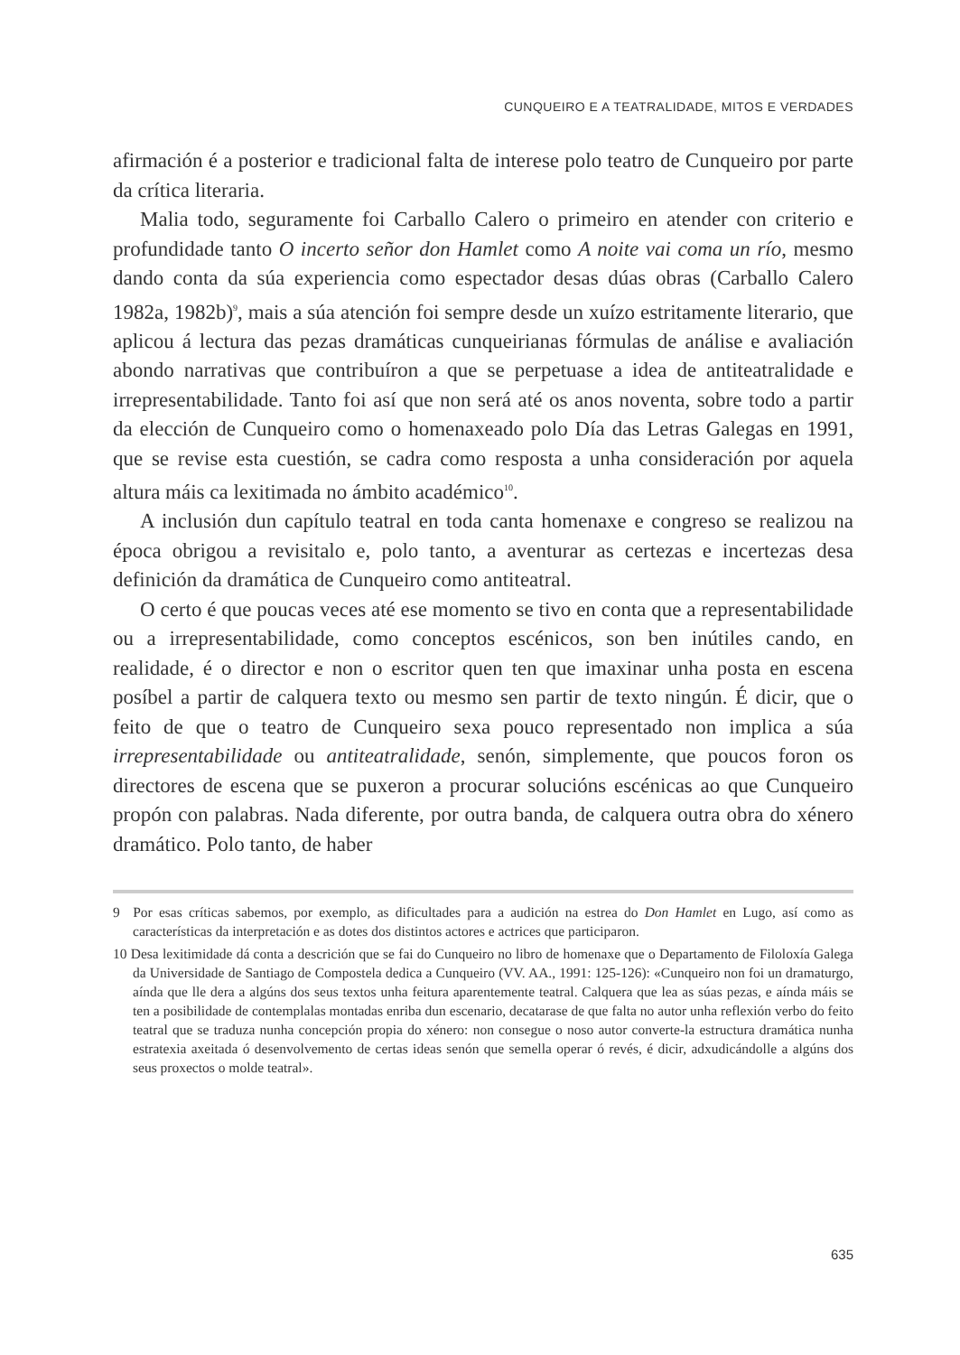CUNQUEIRO E A TEATRALIDADE, MITOS E VERDADES
afirmación é a posterior e tradicional falta de interese polo teatro de Cunqueiro por parte da crítica literaria.
Malia todo, seguramente foi Carballo Calero o primeiro en atender con criterio e profundidade tanto O incerto señor don Hamlet como A noite vai coma un río, mesmo dando conta da súa experiencia como espectador desas dúas obras (Carballo Calero 1982a, 1982b)<sup>9</sup>, mais a súa atención foi sempre desde un xuízo estritamente literario, que aplicou á lectura das pezas dramáticas cunqueirianas fórmulas de análise e avaliación abondo narrativas que contribuíron a que se perpetuase a idea de antiteatralidade e irrepresentabilidade. Tanto foi así que non será até os anos noventa, sobre todo a partir da elección de Cunqueiro como o homenaxeado polo Día das Letras Galegas en 1991, que se revise esta cuestión, se cadra como resposta a unha consideración por aquela altura máis ca lexitimada no ámbito académico<sup>10</sup>.
A inclusión dun capítulo teatral en toda canta homenaxe e congreso se realizou na época obrigou a revisitalo e, polo tanto, a aventurar as certezas e incertezas desa definición da dramática de Cunqueiro como antiteatral.
O certo é que poucas veces até ese momento se tivo en conta que a representabilidade ou a irrepresentabilidade, como conceptos escénicos, son ben inútiles cando, en realidade, é o director e non o escritor quen ten que imaxinar unha posta en escena posíbel a partir de calquera texto ou mesmo sen partir de texto ningún. É dicir, que o feito de que o teatro de Cunqueiro sexa pouco representado non implica a súa irrepresentabilidade ou antiteatralidade, senón, simplemente, que poucos foron os directores de escena que se puxeron a procurar solucións escénicas ao que Cunqueiro propón con palabras. Nada diferente, por outra banda, de calquera outra obra do xénero dramático. Polo tanto, de haber
9 Por esas críticas sabemos, por exemplo, as dificultades para a audición na estrea do Don Hamlet en Lugo, así como as características da interpretación e as dotes dos distintos actores e actrices que participaron.
10 Desa lexitimidade dá conta a descrición que se fai do Cunqueiro no libro de homenaxe que o Departamento de Filoloxía Galega da Universidade de Santiago de Compostela dedica a Cunqueiro (VV. AA., 1991: 125-126): «Cunqueiro non foi un dramaturgo, aínda que lle dera a algúns dos seus textos unha feitura aparentemente teatral. Calquera que lea as súas pezas, e aínda máis se ten a posibilidade de contemplalas montadas enriba dun escenario, decatarase de que falta no autor unha reflexión verbo do feito teatral que se traduza nunha concepción propia do xénero: non consegue o noso autor converte-la estructura dramática nunha estratexia axeitada ó desenvolvemento de certas ideas senón que semella operar ó revés, é dicir, adxudicándolle a algúns dos seus proxectos o molde teatral».
635